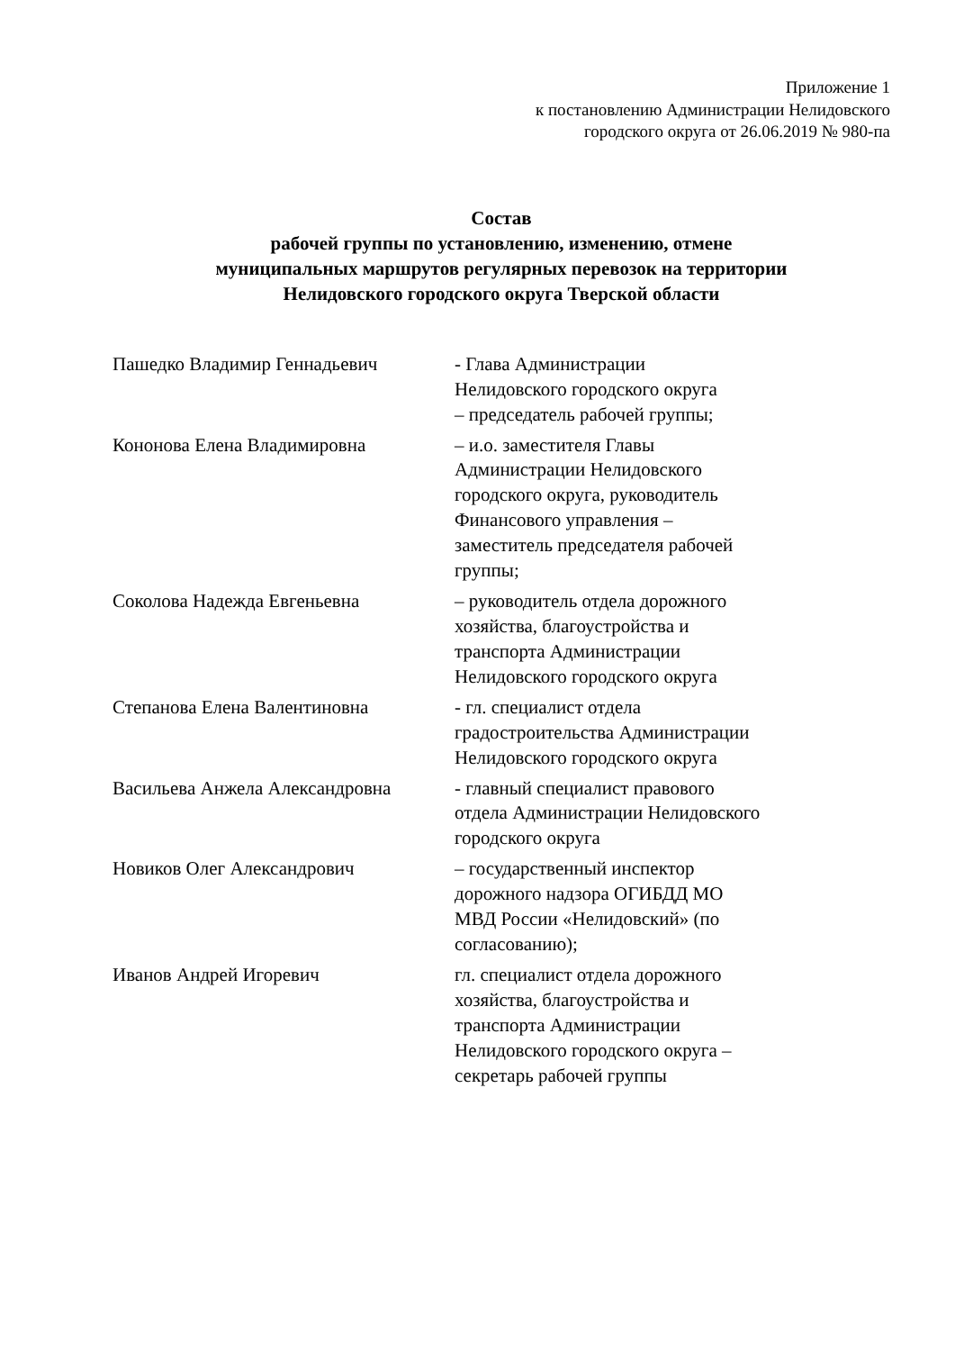Приложение 1
к постановлению Администрации Нелидовского
городского округа от 26.06.2019 № 980-па
Состав
рабочей группы по установлению, изменению, отмене
муниципальных маршрутов регулярных перевозок на территории
Нелидовского городского округа Тверской области
| Пашедко Владимир Геннадьевич | - Глава Администрации Нелидовского городского округа – председатель рабочей группы; |
| Кононова Елена Владимировна | – и.о. заместителя Главы Администрации Нелидовского городского округа, руководитель Финансового управления – заместитель председателя рабочей группы; |
| Соколова Надежда Евгеньевна | – руководитель отдела дорожного хозяйства, благоустройства и транспорта Администрации Нелидовского городского округа |
| Степанова Елена Валентиновна | - гл. специалист отдела градостроительства Администрации Нелидовского городского округа |
| Васильева Анжела Александровна | - главный специалист правового отдела Администрации Нелидовского городского округа |
| Новиков Олег Александрович | – государственный инспектор дорожного надзора ОГИБДД МО МВД России «Нелидовский» (по согласованию); |
| Иванов Андрей Игоревич | гл. специалист отдела дорожного хозяйства, благоустройства и транспорта Администрации Нелидовского городского округа – секретарь рабочей группы |